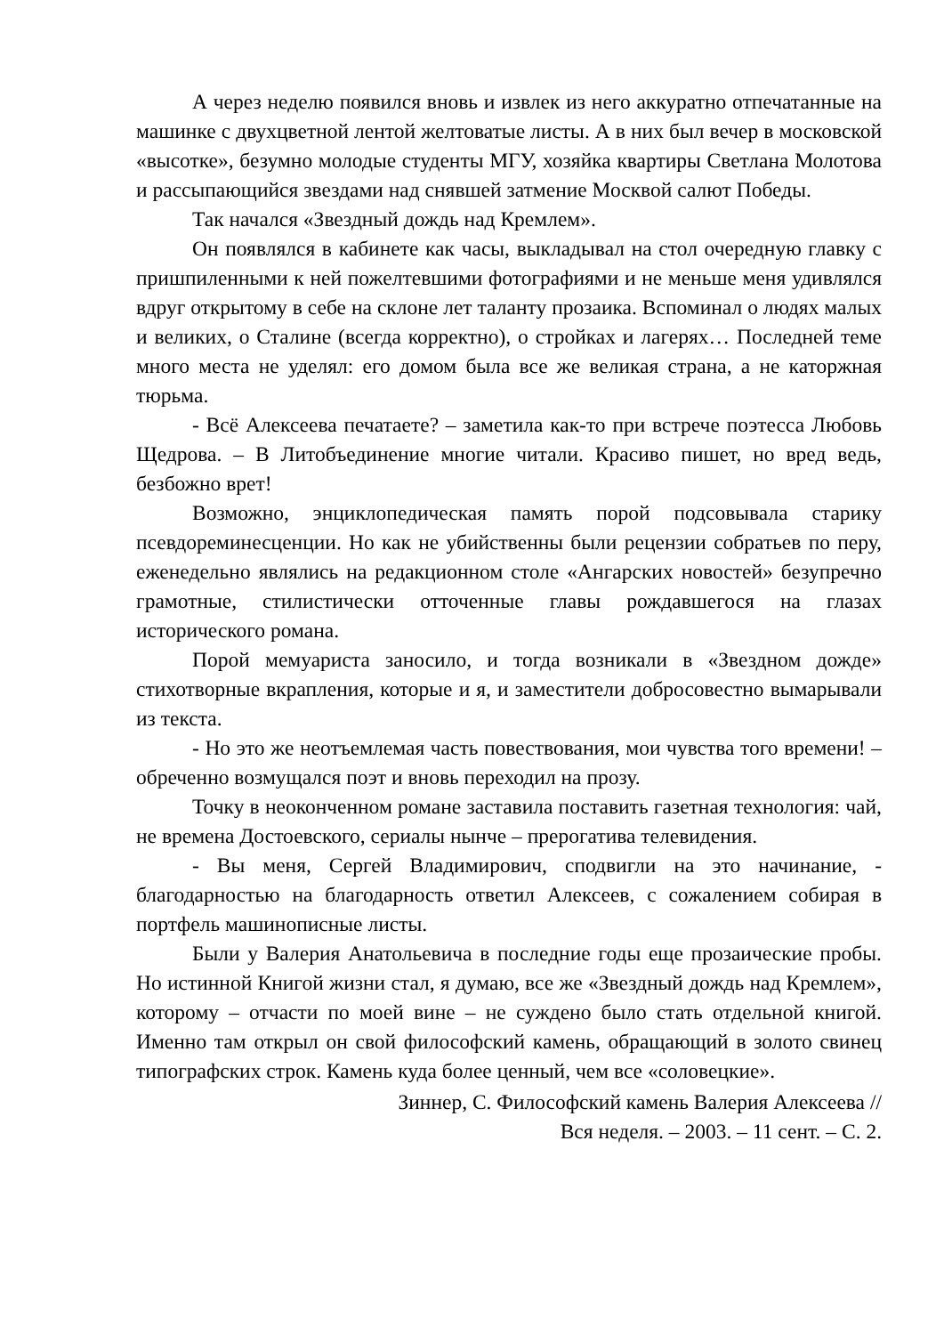А через неделю появился вновь и извлек из него аккуратно отпечатанные на машинке с двухцветной лентой желтоватые листы. А в них был вечер в московской «высотке», безумно молодые студенты МГУ, хозяйка квартиры Светлана Молотова и рассыпающийся звездами над снявшей затмение Москвой салют Победы.
Так начался «Звездный дождь над Кремлем».
Он появлялся в кабинете как часы, выкладывал на стол очередную главку с пришпиленными к ней пожелтевшими фотографиями и не меньше меня удивлялся вдруг открытому в себе на склоне лет таланту прозаика. Вспоминал о людях малых и великих, о Сталине (всегда корректно), о стройках и лагерях… Последней теме много места не уделял: его домом была все же великая страна, а не каторжная тюрьма.
- Всё Алексеева печатаете? – заметила как-то при встрече поэтесса Любовь Щедрова. – В Литобъединение многие читали. Красиво пишет, но вред ведь, безбожно врет!
Возможно, энциклопедическая память порой подсовывала старику псевдореминесценции. Но как не убийственны были рецензии собратьев по перу, еженедельно являлись на редакционном столе «Ангарских новостей» безупречно грамотные, стилистически отточенные главы рождавшегося на глазах исторического романа.
Порой мемуариста заносило, и тогда возникали в «Звездном дожде» стихотворные вкрапления, которые и я, и заместители добросовестно вымарывали из текста.
- Но это же неотъемлемая часть повествования, мои чувства того времени! – обреченно возмущался поэт и вновь переходил на прозу.
Точку в неоконченном романе заставила поставить газетная технология: чай, не времена Достоевского, сериалы нынче – прерогатива телевидения.
- Вы меня, Сергей Владимирович, сподвигли на это начинание, - благодарностью на благодарность ответил Алексеев, с сожалением собирая в портфель машинописные листы.
Были у Валерия Анатольевича в последние годы еще прозаические пробы. Но истинной Книгой жизни стал, я думаю, все же «Звездный дождь над Кремлем», которому – отчасти по моей вине – не суждено было стать отдельной книгой. Именно там открыл он свой философский камень, обращающий в золото свинец типографских строк. Камень куда более ценный, чем все «соловецкие».
Зиннер, С. Философский камень Валерия Алексеева //
Вся неделя. – 2003. – 11 сент. – С. 2.